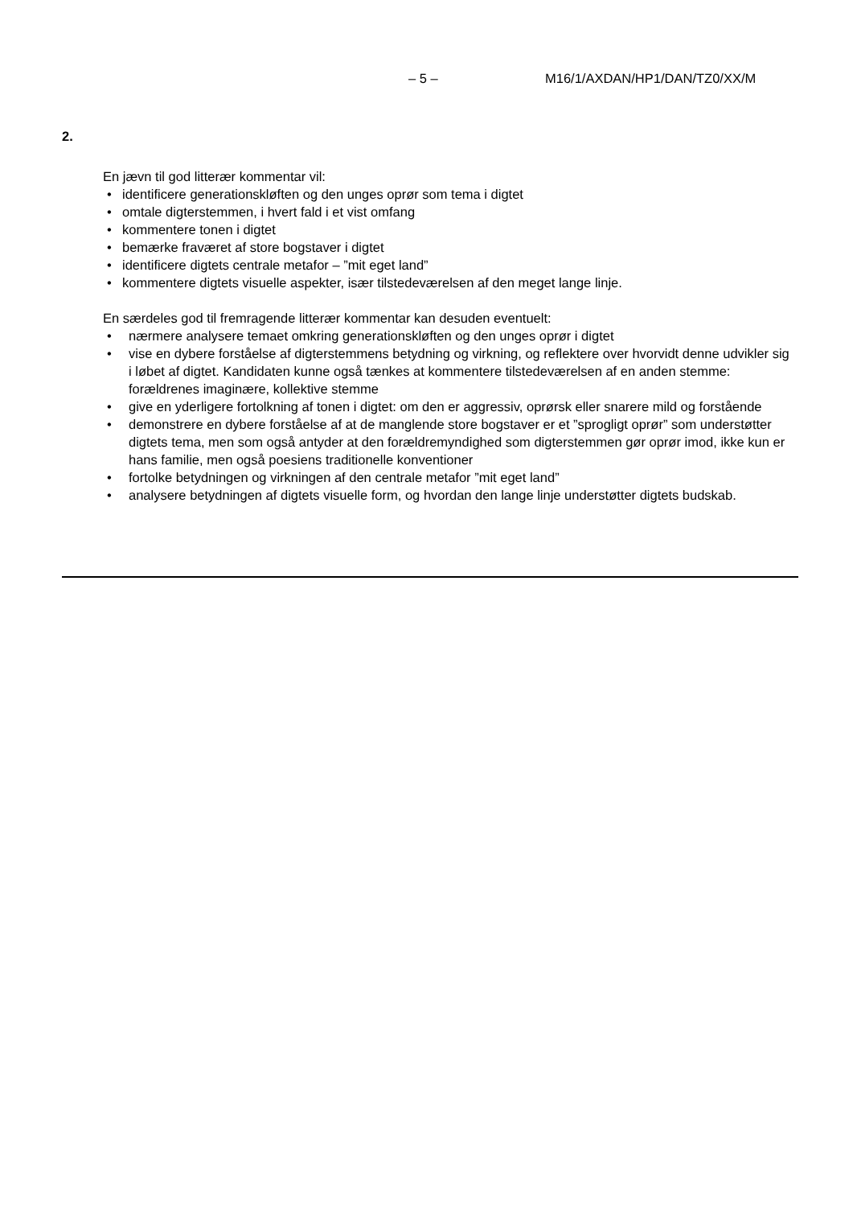– 5 – M16/1/AXDAN/HP1/DAN/TZ0/XX/M
2.
En jævn til god litterær kommentar vil:
• identificere generationskløften og den unges oprør som tema i digtet
• omtale digterstemmen, i hvert fald i et vist omfang
• kommentere tonen i digtet
• bemærke fraværet af store bogstaver i digtet
• identificere digtets centrale metafor – ”mit eget land”
• kommentere digtets visuelle aspekter, især tilstedeværelsen af den meget lange linje.
En særdeles god til fremragende litterær kommentar kan desuden eventuelt:
• nærmere analysere temaet omkring generationskløften og den unges oprør i digtet
• vise en dybere forståelse af digterstemmens betydning og virkning, og reflektere over hvorvidt denne udvikler sig i løbet af digtet. Kandidaten kunne også tænkes at kommentere tilstedeværelsen af en anden stemme: forældrenes imaginære, kollektive stemme
• give en yderligere fortolkning af tonen i digtet: om den er aggressiv, oprørsk eller snarere mild og forstående
• demonstrere en dybere forståelse af at de manglende store bogstaver er et ”sprogligt oprør” som understøtter digtets tema, men som også antyder at den forældremyndighed som digterstemmen gør oprør imod, ikke kun er hans familie, men også poesiens traditionelle konventioner
• fortolke betydningen og virkningen af den centrale metafor ”mit eget land”
• analysere betydningen af digtets visuelle form, og hvordan den lange linje understøtter digtets budskab.